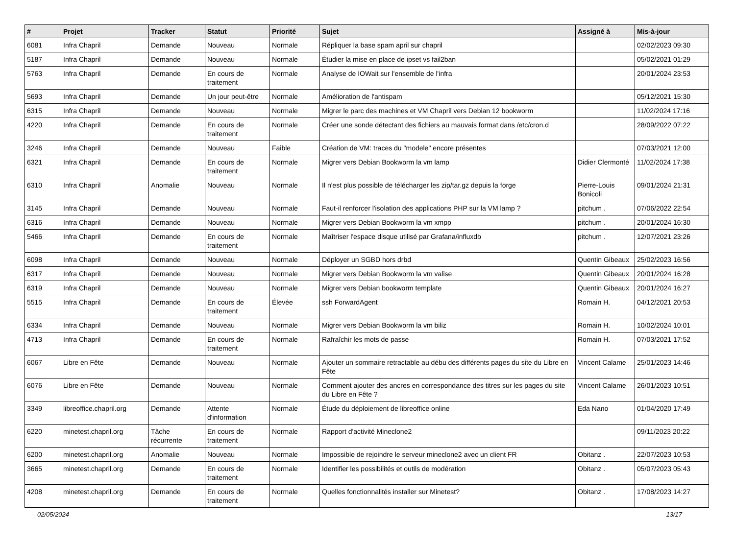| # | Projet | Tracker | Statut | Priorité | Sujet | Assigné à | Mis-à-jour |
| --- | --- | --- | --- | --- | --- | --- | --- |
| 6081 | Infra Chapril | Demande | Nouveau | Normale | Répliquer la base spam april sur chapril | | 02/02/2023 09:30 |
| 5187 | Infra Chapril | Demande | Nouveau | Normale | Étudier la mise en place de ipset vs fail2ban | | 05/02/2021 01:29 |
| 5763 | Infra Chapril | Demande | En cours de traitement | Normale | Analyse de IOWait sur l'ensemble de l'infra | | 20/01/2024 23:53 |
| 5693 | Infra Chapril | Demande | Un jour peut-être | Normale | Amélioration de l'antispam | | 05/12/2021 15:30 |
| 6315 | Infra Chapril | Demande | Nouveau | Normale | Migrer le parc des machines et VM Chapril vers Debian 12 bookworm | | 11/02/2024 17:16 |
| 4220 | Infra Chapril | Demande | En cours de traitement | Normale | Créer une sonde détectant des fichiers au mauvais format dans /etc/cron.d | | 28/09/2022 07:22 |
| 3246 | Infra Chapril | Demande | Nouveau | Faible | Création de VM: traces du "modele" encore présentes | | 07/03/2021 12:00 |
| 6321 | Infra Chapril | Demande | En cours de traitement | Normale | Migrer vers Debian Bookworm la vm lamp | Didier Clermonté | 11/02/2024 17:38 |
| 6310 | Infra Chapril | Anomalie | Nouveau | Normale | Il n'est plus possible de télécharger les zip/tar.gz depuis la forge | Pierre-Louis Bonicoli | 09/01/2024 21:31 |
| 3145 | Infra Chapril | Demande | Nouveau | Normale | Faut-il renforcer l'isolation des applications PHP sur la VM lamp ? | pitchum . | 07/06/2022 22:54 |
| 6316 | Infra Chapril | Demande | Nouveau | Normale | Migrer vers Debian Bookworm la vm xmpp | pitchum . | 20/01/2024 16:30 |
| 5466 | Infra Chapril | Demande | En cours de traitement | Normale | Maîtriser l'espace disque utilisé par Grafana/influxdb | pitchum . | 12/07/2021 23:26 |
| 6098 | Infra Chapril | Demande | Nouveau | Normale | Déployer un SGBD hors drbd | Quentin Gibeaux | 25/02/2023 16:56 |
| 6317 | Infra Chapril | Demande | Nouveau | Normale | Migrer vers Debian Bookworm la vm valise | Quentin Gibeaux | 20/01/2024 16:28 |
| 6319 | Infra Chapril | Demande | Nouveau | Normale | Migrer vers Debian bookworm template | Quentin Gibeaux | 20/01/2024 16:27 |
| 5515 | Infra Chapril | Demande | En cours de traitement | Élevée | ssh ForwardAgent | Romain H. | 04/12/2021 20:53 |
| 6334 | Infra Chapril | Demande | Nouveau | Normale | Migrer vers Debian Bookworm la vm biliz | Romain H. | 10/02/2024 10:01 |
| 4713 | Infra Chapril | Demande | En cours de traitement | Normale | Rafraîchir les mots de passe | Romain H. | 07/03/2021 17:52 |
| 6067 | Libre en Fête | Demande | Nouveau | Normale | Ajouter un sommaire retractable au débu des différents pages du site du Libre en Fête | Vincent Calame | 25/01/2023 14:46 |
| 6076 | Libre en Fête | Demande | Nouveau | Normale | Comment ajouter des ancres en correspondance des titres sur les pages du site du Libre en Fête ? | Vincent Calame | 26/01/2023 10:51 |
| 3349 | libreoffice.chapril.org | Demande | Attente d'information | Normale | Étude du déploiement de libreoffice online | Eda Nano | 01/04/2020 17:49 |
| 6220 | minetest.chapril.org | Tâche récurrente | En cours de traitement | Normale | Rapport d'activité Mineclone2 | | 09/11/2023 20:22 |
| 6200 | minetest.chapril.org | Anomalie | Nouveau | Normale | Impossible de rejoindre le serveur mineclone2 avec un client FR | Obitanz . | 22/07/2023 10:53 |
| 3665 | minetest.chapril.org | Demande | En cours de traitement | Normale | Identifier les possibilités et outils de modération | Obitanz . | 05/07/2023 05:43 |
| 4208 | minetest.chapril.org | Demande | En cours de traitement | Normale | Quelles fonctionnalités installer sur Minetest? | Obitanz . | 17/08/2023 14:27 |
02/05/2024 13/17